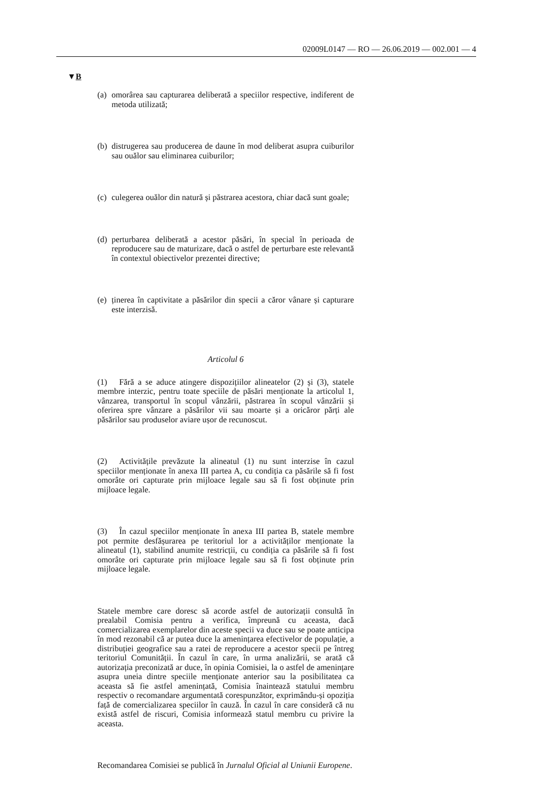02009L0147 — RO — 26.06.2019 — 002.001 — 4
▼B
(a)
omorârea sau capturarea deliberată a speciilor respective, indiferent de metoda utilizată;
(b)
distrugerea sau producerea de daune în mod deliberat asupra cuiburilor sau ouălor sau eliminarea cuiburilor;
(c)
culegerea ouălor din natură și păstrarea acestora, chiar dacă sunt goale;
(d)
perturbarea deliberată a acestor păsări, în special în perioada de reproducere sau de maturizare, dacă o astfel de perturbare este relevantă în contextul obiectivelor prezentei directive;
(e)
ținerea în captivitate a păsărilor din specii a căror vânare și capturare este interzisă.
Articolul 6
(1) Fără a se aduce atingere dispozițiilor alineatelor (2) și (3), statele membre interzic, pentru toate speciile de păsări menționate la articolul 1, vânzarea, transportul în scopul vânzării, păstrarea în scopul vânzării și oferirea spre vânzare a păsărilor vii sau moarte și a oricăror părți ale păsărilor sau produselor aviare ușor de recunoscut.
(2) Activitățile prevăzute la alineatul (1) nu sunt interzise în cazul speciilor menționate în anexa III partea A, cu condiția ca păsările să fi fost omorâte ori capturate prin mijloace legale sau să fi fost obținute prin mijloace legale.
(3) În cazul speciilor menționate în anexa III partea B, statele membre pot permite desfășurarea pe teritoriul lor a activităților menționate la alineatul (1), stabilind anumite restricții, cu condiția ca păsările să fi fost omorâte ori capturate prin mijloace legale sau să fi fost obținute prin mijloace legale.
Statele membre care doresc să acorde astfel de autorizații consultă în prealabil Comisia pentru a verifica, împreună cu aceasta, dacă comercializarea exemplarelor din aceste specii va duce sau se poate anticipa în mod rezonabil că ar putea duce la amenințarea efectivelor de populație, a distribuției geografice sau a ratei de reproducere a acestor specii pe întreg teritoriul Comunității. În cazul în care, în urma analizării, se arată că autorizația preconizată ar duce, în opinia Comisiei, la o astfel de amenințare asupra uneia dintre speciile menționate anterior sau la posibilitatea ca aceasta să fie astfel amenințată, Comisia înaintează statului membru respectiv o recomandare argumentată corespunzător, exprimându-și opoziția față de comercializarea speciilor în cauză. În cazul în care consideră că nu există astfel de riscuri, Comisia informează statul membru cu privire la aceasta.
Recomandarea Comisiei se publică în Jurnalul Oficial al Uniunii Europene.